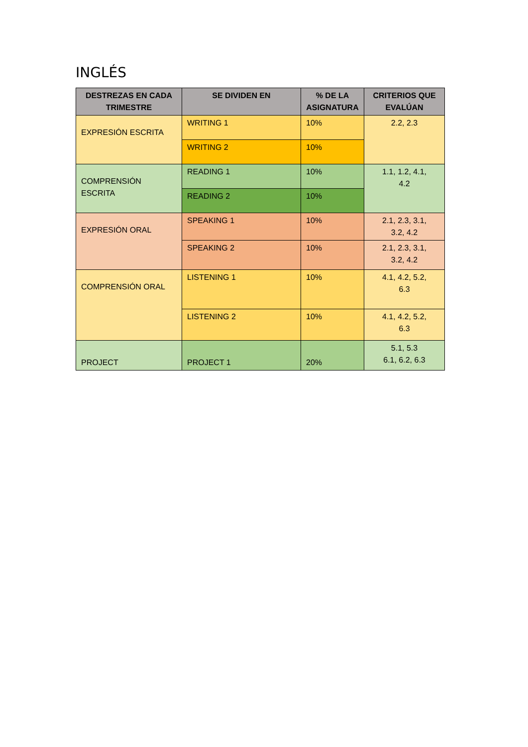INGLÉS
| DESTREZAS EN CADA TRIMESTRE | SE DIVIDEN EN | % DE LA ASIGNATURA | CRITERIOS QUE EVALÚAN |
| --- | --- | --- | --- |
| EXPRESIÓN ESCRITA | WRITING 1 | 10% | 2.2, 2.3 |
| | WRITING 2 | 10% | |
| COMPRENSIÓN ESCRITA | READING 1 | 10% | 1.1, 1.2, 4.1, 4.2 |
| | READING 2 | 10% | |
| EXPRESIÓN ORAL | SPEAKING 1 | 10% | 2.1, 2.3, 3.1, 3.2, 4.2 |
| | SPEAKING 2 | 10% | 2.1, 2.3, 3.1, 3.2, 4.2 |
| COMPRENSIÓN ORAL | LISTENING 1 | 10% | 4.1, 4.2, 5.2, 6.3 |
| | LISTENING 2 | 10% | 4.1, 4.2, 5.2, 6.3 |
| PROJECT | PROJECT 1 | 20% | 5.1, 5.3 6.1, 6.2, 6.3 |